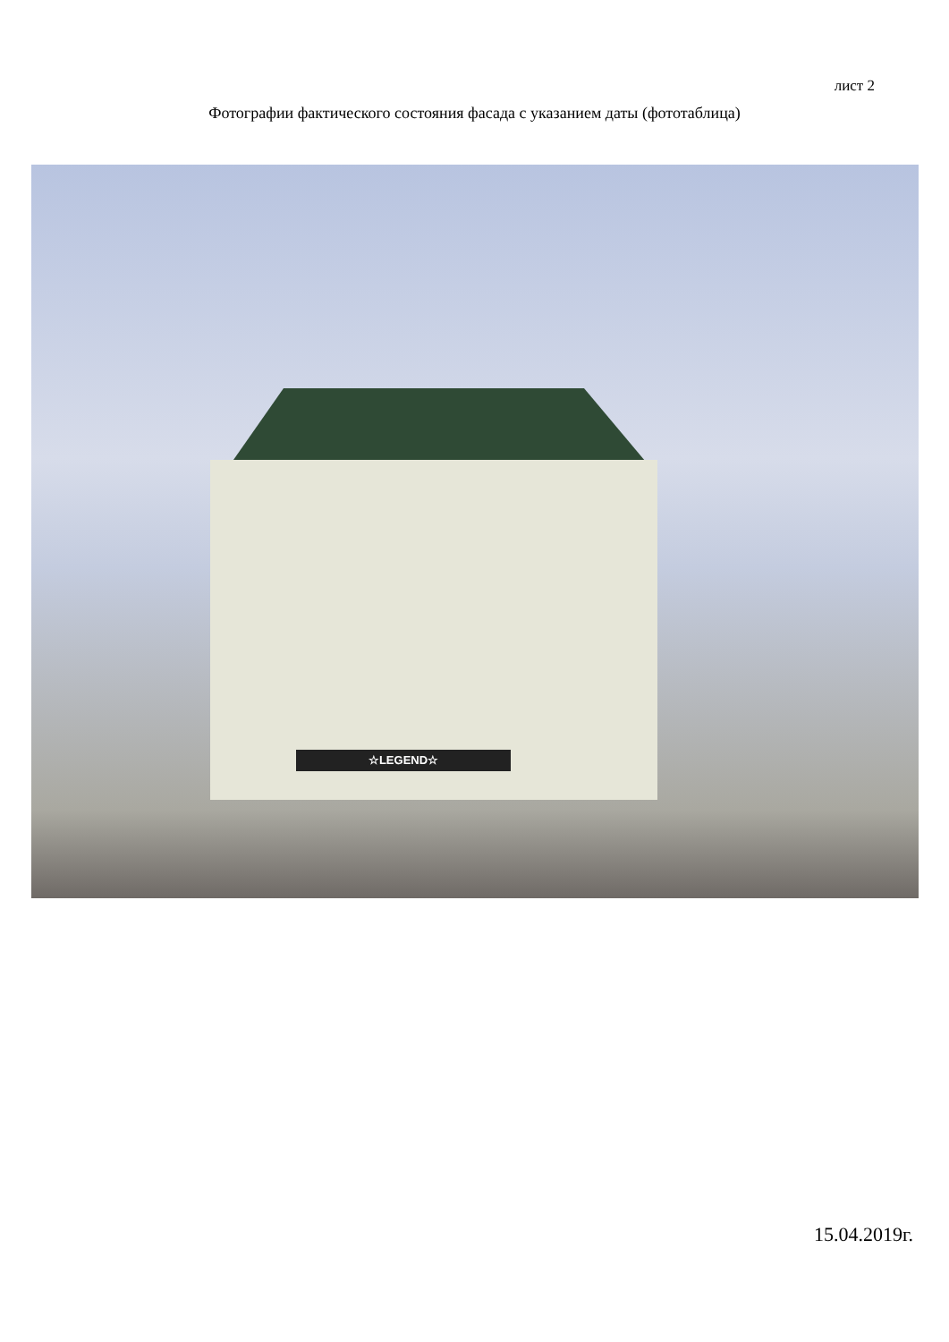лист 2
Фотографии фактического состояния фасада с указанием даты (фототаблица)
☆LEGEND☆
15.04.2019г.